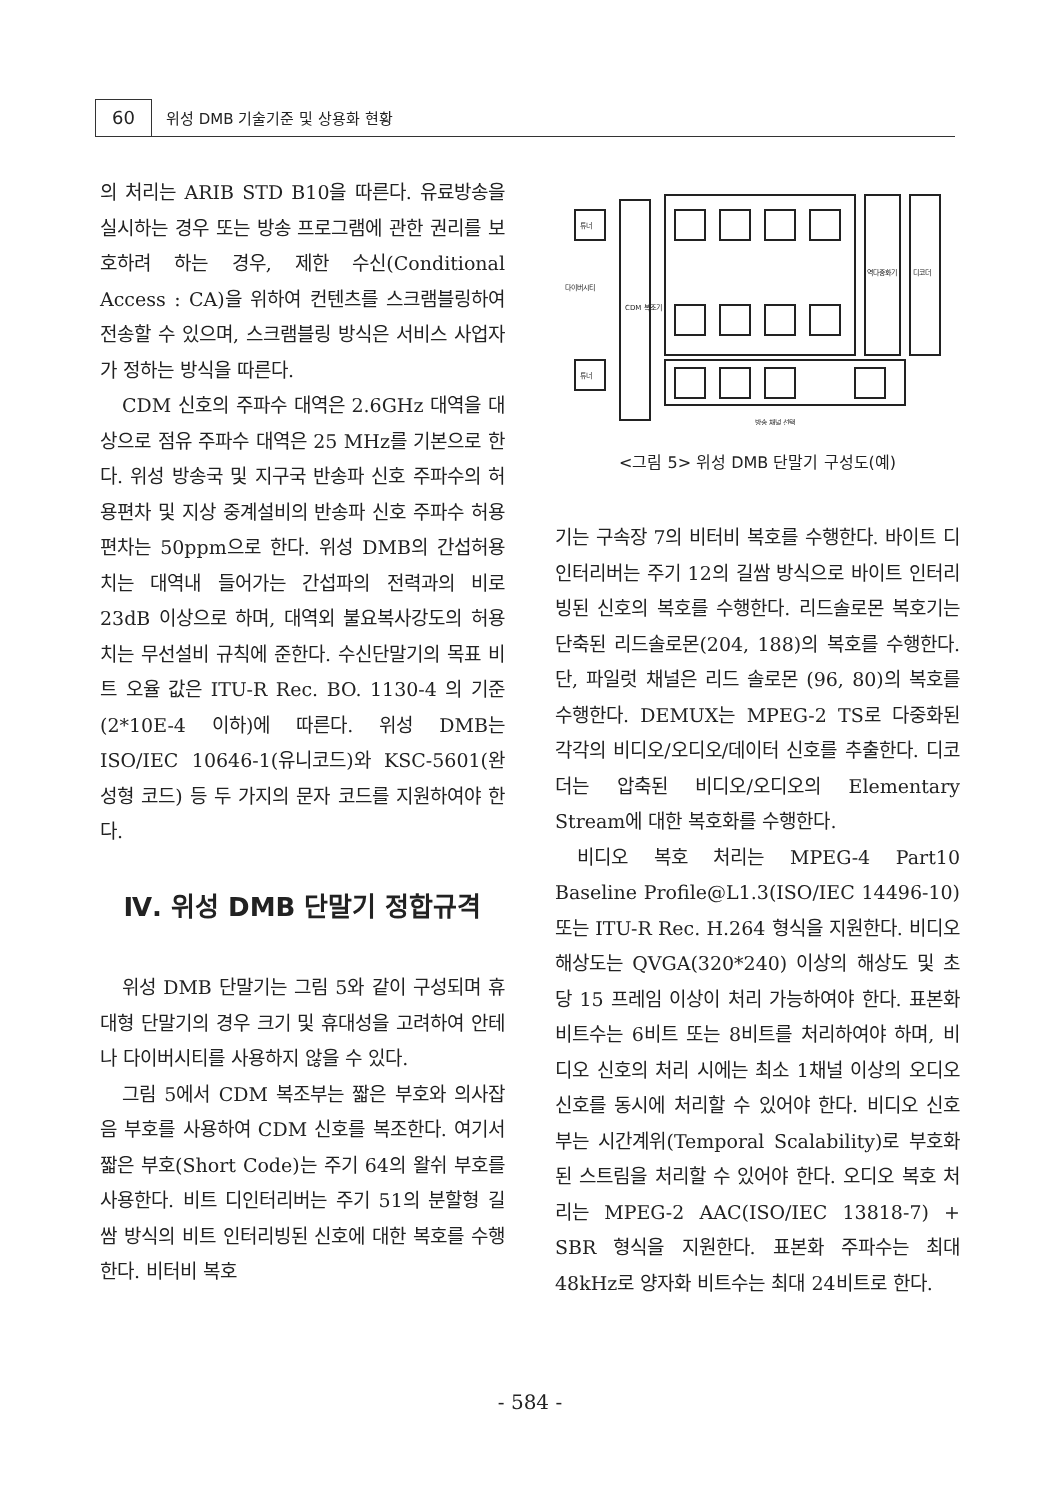60
위성 DMB 기술기준 및 상용화 현황
의 처리는 ARIB STD B10을 따른다. 유료방송을 실시하는 경우 또는 방송 프로그램에 관한 권리를 보호하려 하는 경우, 제한 수신(Conditional Access : CA)을 위하여 컨텐츠를 스크램블링하여 전송할 수 있으며, 스크램블링 방식은 서비스 사업자가 정하는 방식을 따른다.
CDM 신호의 주파수 대역은 2.6GHz 대역을 대상으로 점유 주파수 대역은 25 MHz를 기본으로 한다. 위성 방송국 및 지구국 반송파 신호 주파수의 허용편차 및 지상 중계설비의 반송파 신호 주파수 허용 편차는 50ppm으로 한다. 위성 DMB의 간섭허용치는 대역내 들어가는 간섭파의 전력과의 비로 23dB 이상으로 하며, 대역외 불요복사강도의 허용치는 무선설비 규칙에 준한다. 수신단말기의 목표 비트 오율 값은 ITU-R Rec. BO. 1130-4 의 기준(2*10E-4 이하)에 따른다. 위성 DMB는 ISO/IEC 10646-1(유니코드)와 KSC-5601(완성형 코드) 등 두 가지의 문자 코드를 지원하여야 한다.
Ⅳ. 위성 DMB 단말기 정합규격
위성 DMB 단말기는 그림 5와 같이 구성되며 휴대형 단말기의 경우 크기 및 휴대성을 고려하여 안테나 다이버시티를 사용하지 않을 수 있다.
그림 5에서 CDM 복조부는 짧은 부호와 의사잡음 부호를 사용하여 CDM 신호를 복조한다. 여기서 짧은 부호(Short Code)는 주기 64의 왈쉬 부호를 사용한다. 비트 디인터리버는 주기 51의 분할형 길쌈 방식의 비트 인터리빙된 신호에 대한 복호를 수행한다. 비터비 복호
튜너
튜너
CDM 복조기
다이버시티
방송 채널 선택
역다중화기
디코더
<그림 5> 위성 DMB 단말기 구성도(예)
기는 구속장 7의 비터비 복호를 수행한다. 바이트 디인터리버는 주기 12의 길쌈 방식으로 바이트 인터리빙된 신호의 복호를 수행한다. 리드솔로몬 복호기는 단축된 리드솔로몬(204, 188)의 복호를 수행한다. 단, 파일럿 채널은 리드 솔로몬 (96, 80)의 복호를 수행한다. DEMUX는 MPEG-2 TS로 다중화된 각각의 비디오/오디오/데이터 신호를 추출한다. 디코더는 압축된 비디오/오디오의 Elementary Stream에 대한 복호화를 수행한다.
비디오 복호 처리는 MPEG-4 Part10 Baseline Profile@L1.3(ISO/IEC 14496-10) 또는 ITU-R Rec. H.264 형식을 지원한다. 비디오 해상도는 QVGA(320*240) 이상의 해상도 및 초당 15 프레임 이상이 처리 가능하여야 한다. 표본화 비트수는 6비트 또는 8비트를 처리하여야 하며, 비디오 신호의 처리 시에는 최소 1채널 이상의 오디오 신호를 동시에 처리할 수 있어야 한다. 비디오 신호부는 시간계위(Temporal Scalability)로 부호화된 스트림을 처리할 수 있어야 한다. 오디오 복호 처리는 MPEG-2 AAC(ISO/IEC 13818-7) + SBR 형식을 지원한다. 표본화 주파수는 최대 48kHz로 양자화 비트수는 최대 24비트로 한다.
- 584 -